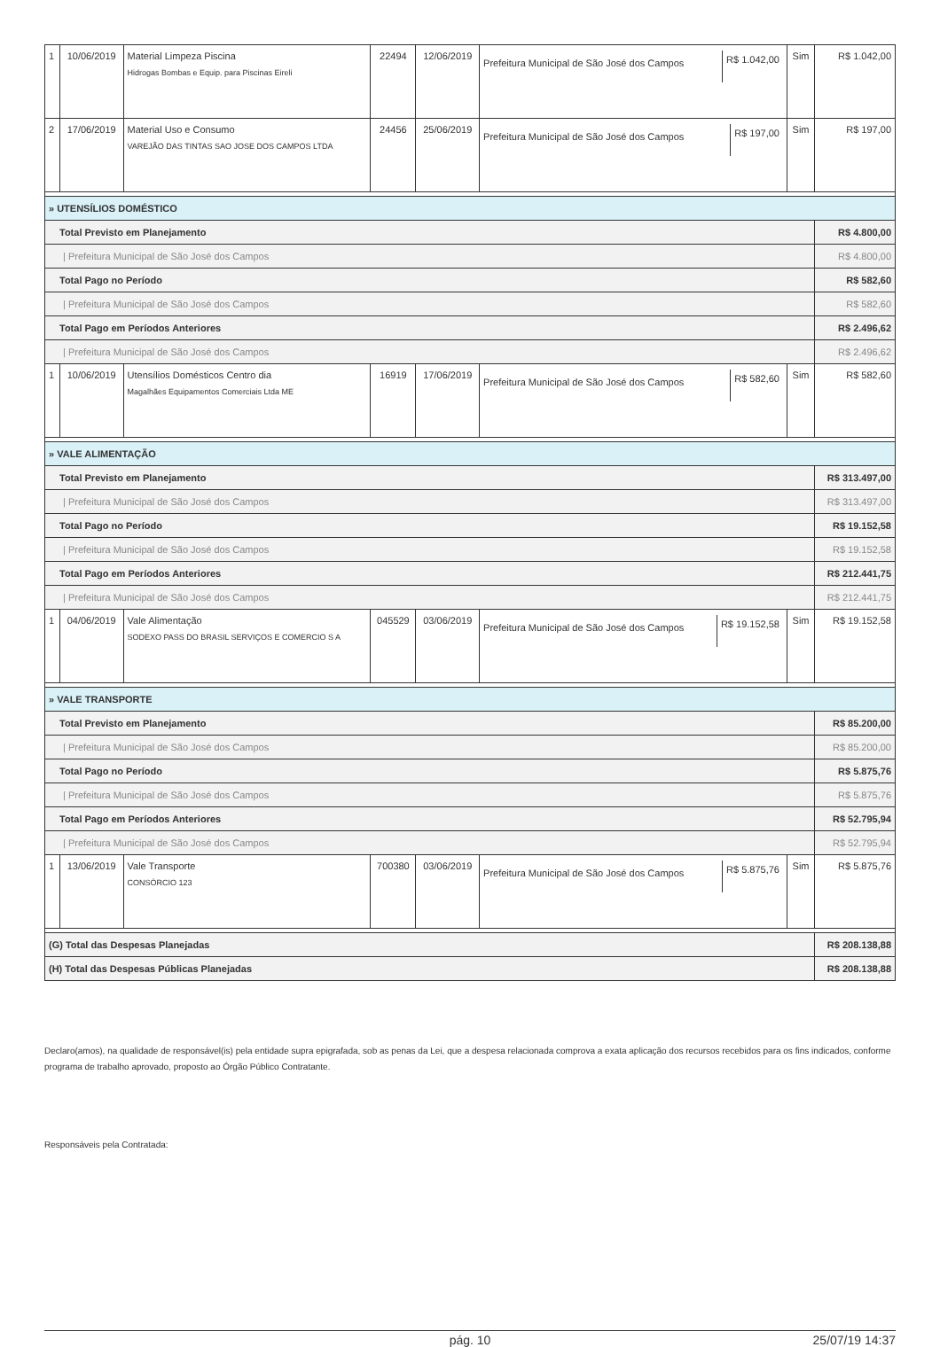| 1 | 10/06/2019 | Material Limpeza Piscina Hidrogas Bombas e Equip. para Piscinas Eireli | 22494 | 12/06/2019 | Prefeitura Municipal de São José dos Campos R$ 1.042,00 | Sim | R$ 1.042,00 |
| 2 | 17/06/2019 | Material Uso e Consumo VAREJÃO DAS TINTAS SAO JOSE DOS CAMPOS LTDA | 24456 | 25/06/2019 | Prefeitura Municipal de São José dos Campos R$ 197,00 | Sim | R$ 197,00 |
| » UTENSÍLIOS DOMÉSTICO | | | | | | | |
| Total Previsto em Planejamento | | | | | | | R$ 4.800,00 |
| / Prefeitura Municipal de São José dos Campos | | | | | | | R$ 4.800,00 |
| Total Pago no Período | | | | | | | R$ 582,60 |
| / Prefeitura Municipal de São José dos Campos | | | | | | | R$ 582,60 |
| Total Pago em Períodos Anteriores | | | | | | | R$ 2.496,62 |
| / Prefeitura Municipal de São José dos Campos | | | | | | | R$ 2.496,62 |
| 1 | 10/06/2019 | Utensílios Domésticos Centro dia Magalhães Equipamentos Comerciais Ltda ME | 16919 | 17/06/2019 | Prefeitura Municipal de São José dos Campos R$ 582,60 | Sim | R$ 582,60 |
| » VALE ALIMENTAÇÃO | | | | | | | |
| Total Previsto em Planejamento | | | | | | | R$ 313.497,00 |
| / Prefeitura Municipal de São José dos Campos | | | | | | | R$ 313.497,00 |
| Total Pago no Período | | | | | | | R$ 19.152,58 |
| / Prefeitura Municipal de São José dos Campos | | | | | | | R$ 19.152,58 |
| Total Pago em Períodos Anteriores | | | | | | | R$ 212.441,75 |
| / Prefeitura Municipal de São José dos Campos | | | | | | | R$ 212.441,75 |
| 1 | 04/06/2019 | Vale Alimentação SODEXO PASS DO BRASIL SERVIÇOS E COMERCIO S A | 045529 | 03/06/2019 | Prefeitura Municipal de São José dos Campos R$ 19.152,58 | Sim | R$ 19.152,58 |
| » VALE TRANSPORTE | | | | | | | |
| Total Previsto em Planejamento | | | | | | | R$ 85.200,00 |
| / Prefeitura Municipal de São José dos Campos | | | | | | | R$ 85.200,00 |
| Total Pago no Período | | | | | | | R$ 5.875,76 |
| / Prefeitura Municipal de São José dos Campos | | | | | | | R$ 5.875,76 |
| Total Pago em Períodos Anteriores | | | | | | | R$ 52.795,94 |
| / Prefeitura Municipal de São José dos Campos | | | | | | | R$ 52.795,94 |
| 1 | 13/06/2019 | Vale Transporte CONSÓRCIO 123 | 700380 | 03/06/2019 | Prefeitura Municipal de São José dos Campos R$ 5.875,76 | Sim | R$ 5.875,76 |
| (G) Total das Despesas Planejadas | | | | | | | R$ 208.138,88 |
| (H) Total das Despesas Públicas Planejadas | | | | | | | R$ 208.138,88 |
Declaro(amos), na qualidade de responsável(is) pela entidade supra epigrafada, sob as penas da Lei, que a despesa relacionada comprova a exata aplicação dos recursos recebidos para os fins indicados, conforme programa de trabalho aprovado, proposto ao Órgão Público Contratante.
Responsáveis pela Contratada:
pág. 10 25/07/19 14:37